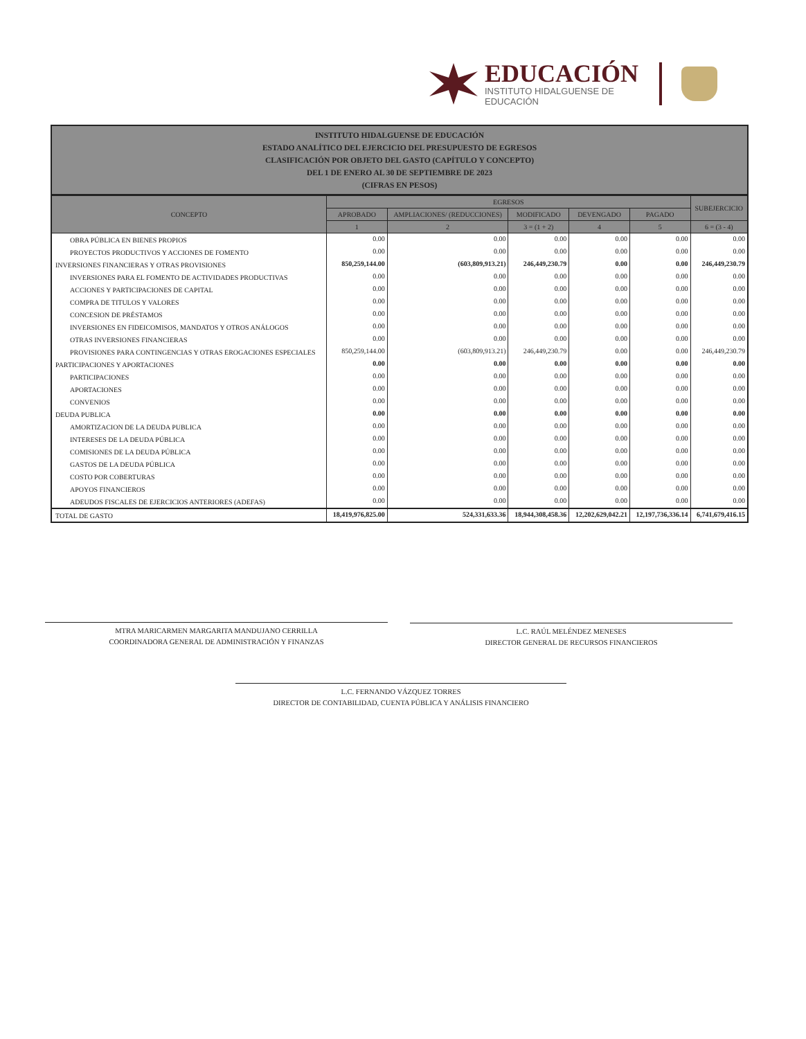EDUCACIÓN
INSTITUTO HIDALGUENSE DE
EDUCACIÓN
INSTITUTO HIDALGUENSE DE EDUCACIÓN
ESTADO ANALÍTICO DEL EJERCICIO DEL PRESUPUESTO DE EGRESOS
CLASIFICACIÓN POR OBJETO DEL GASTO (CAPÍTULO Y CONCEPTO)
DEL 1 DE ENERO AL 30 DE SEPTIEMBRE DE 2023
(CIFRAS EN PESOS)
| CONCEPTO | EGRESOS | | | | | SUBEJERCICIO |
| --- | --- | --- | --- | --- | --- | --- |
| | APROBADO | AMPLIACIONES/ (REDUCCIONES) | MODIFICADO | DEVENGADO | PAGADO | |
| | 1 | 2 | 3 = (1 + 2) | 4 | 5 | 6 = (3 - 4) |
| OBRA PÚBLICA EN BIENES PROPIOS | 0.00 | 0.00 | 0.00 | 0.00 | 0.00 | 0.00 |
| PROYECTOS PRODUCTIVOS Y ACCIONES DE FOMENTO | 0.00 | 0.00 | 0.00 | 0.00 | 0.00 | 0.00 |
| INVERSIONES FINANCIERAS Y OTRAS PROVISIONES | 850,259,144.00 | (603,809,913.21) | 246,449,230.79 | 0.00 | 0.00 | 246,449,230.79 |
| INVERSIONES PARA EL FOMENTO DE ACTIVIDADES PRODUCTIVAS | 0.00 | 0.00 | 0.00 | 0.00 | 0.00 | 0.00 |
| ACCIONES Y PARTICIPACIONES DE CAPITAL | 0.00 | 0.00 | 0.00 | 0.00 | 0.00 | 0.00 |
| COMPRA DE TITULOS Y VALORES | 0.00 | 0.00 | 0.00 | 0.00 | 0.00 | 0.00 |
| CONCESION DE PRÉSTAMOS | 0.00 | 0.00 | 0.00 | 0.00 | 0.00 | 0.00 |
| INVERSIONES EN FIDEICOMISOS, MANDATOS Y OTROS ANÁLOGOS | 0.00 | 0.00 | 0.00 | 0.00 | 0.00 | 0.00 |
| OTRAS INVERSIONES FINANCIERAS | 0.00 | 0.00 | 0.00 | 0.00 | 0.00 | 0.00 |
| PROVISIONES PARA CONTINGENCIAS Y OTRAS EROGACIONES ESPECIALES | 850,259,144.00 | (603,809,913.21) | 246,449,230.79 | 0.00 | 0.00 | 246,449,230.79 |
| PARTICIPACIONES Y APORTACIONES | 0.00 | 0.00 | 0.00 | 0.00 | 0.00 | 0.00 |
| PARTICIPACIONES | 0.00 | 0.00 | 0.00 | 0.00 | 0.00 | 0.00 |
| APORTACIONES | 0.00 | 0.00 | 0.00 | 0.00 | 0.00 | 0.00 |
| CONVENIOS | 0.00 | 0.00 | 0.00 | 0.00 | 0.00 | 0.00 |
| DEUDA PUBLICA | 0.00 | 0.00 | 0.00 | 0.00 | 0.00 | 0.00 |
| AMORTIZACION DE LA DEUDA PUBLICA | 0.00 | 0.00 | 0.00 | 0.00 | 0.00 | 0.00 |
| INTERESES DE LA DEUDA PÚBLICA | 0.00 | 0.00 | 0.00 | 0.00 | 0.00 | 0.00 |
| COMISIONES DE LA DEUDA PÚBLICA | 0.00 | 0.00 | 0.00 | 0.00 | 0.00 | 0.00 |
| GASTOS DE LA DEUDA PÚBLICA | 0.00 | 0.00 | 0.00 | 0.00 | 0.00 | 0.00 |
| COSTO POR COBERTURAS | 0.00 | 0.00 | 0.00 | 0.00 | 0.00 | 0.00 |
| APOYOS FINANCIEROS | 0.00 | 0.00 | 0.00 | 0.00 | 0.00 | 0.00 |
| ADEUDOS FISCALES DE EJERCICIOS ANTERIORES (ADEFAS) | 0.00 | 0.00 | 0.00 | 0.00 | 0.00 | 0.00 |
| TOTAL DE GASTO | 18,419,976,825.00 | 524,331,633.36 | 18,944,308,458.36 | 12,202,629,042.21 | 12,197,736,336.14 | 6,741,679,416.15 |
MTRA MARICARMEN MARGARITA MANDUJANO CERRILLA
COORDINADORA GENERAL DE ADMINISTRACIÓN Y FINANZAS
L.C. RAÚL MELÉNDEZ MENESES
DIRECTOR GENERAL DE RECURSOS FINANCIEROS
L.C. FERNANDO VÁZQUEZ TORRES
DIRECTOR DE CONTABILIDAD, CUENTA PÚBLICA Y ANÁLISIS FINANCIERO